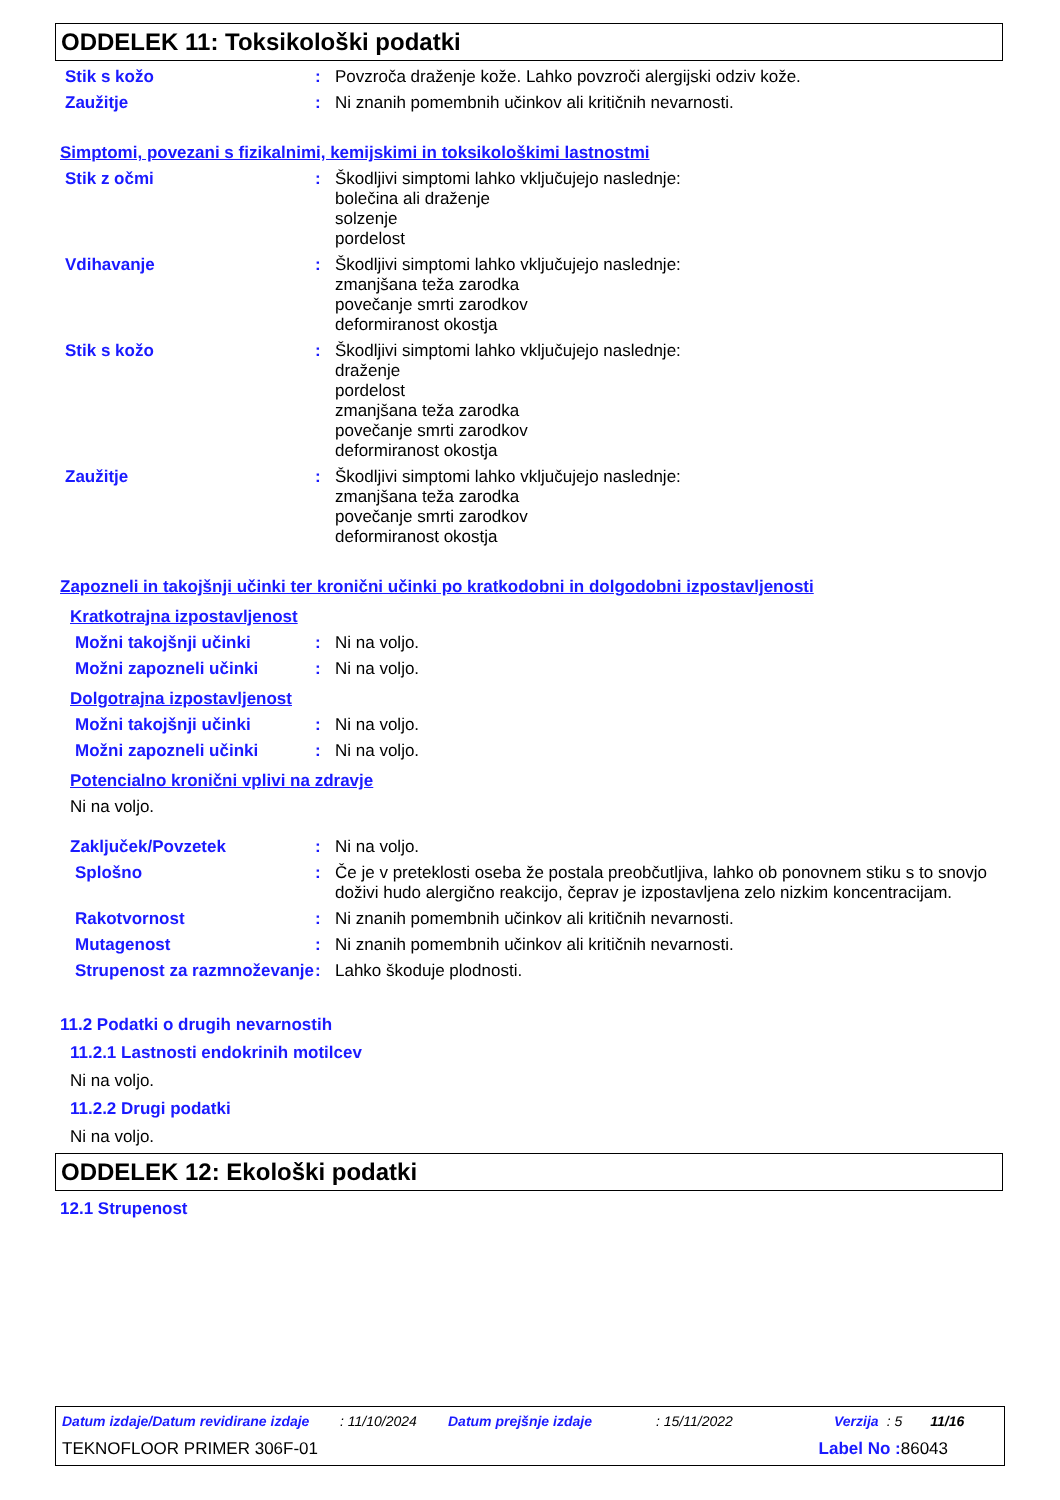ODDELEK 11: Toksikološki podatki
Stik s kožo : Povzroča draženje kože. Lahko povzroči alergijski odziv kože.
Zaužitje : Ni znanih pomembnih učinkov ali kritičnih nevarnosti.
Simptomi, povezani s fizikalnimi, kemijskimi in toksikološkimi lastnostmi
Stik z očmi : Škodljivi simptomi lahko vključujejo naslednje:
bolečina ali draženje
solzenje
pordelost
Vdihavanje : Škodljivi simptomi lahko vključujejo naslednje:
zmanjšana teža zarodka
povečanje smrti zarodkov
deformiranost okostja
Stik s kožo : Škodljivi simptomi lahko vključujejo naslednje:
draženje
pordelost
zmanjšana teža zarodka
povečanje smrti zarodkov
deformiranost okostja
Zaužitje : Škodljivi simptomi lahko vključujejo naslednje:
zmanjšana teža zarodka
povečanje smrti zarodkov
deformiranost okostja
Zapozneli in takojšnji učinki ter kronični učinki po kratkodobni in dolgodobni izpostavljenosti
Kratkotrajna izpostavljenost
Možni takojšnji učinki : Ni na voljo.
Možni zapozneli učinki : Ni na voljo.
Dolgotrajna izpostavljenost
Možni takojšnji učinki : Ni na voljo.
Možni zapozneli učinki : Ni na voljo.
Potencialno kronični vplivi na zdravje
Ni na voljo.
Zaključek/Povzetek : Ni na voljo.
Splošno : Če je v preteklosti oseba že postala preobčutljiva, lahko ob ponovnem stiku s to snovjo doživi hudo alergično reakcijo, čeprav je izpostavljena zelo nizkim koncentracijam.
Rakotvornost : Ni znanih pomembnih učinkov ali kritičnih nevarnosti.
Mutagenost : Ni znanih pomembnih učinkov ali kritičnih nevarnosti.
Strupenost za razmnoževanje
: Lahko škoduje plodnosti.
11.2 Podatki o drugih nevarnostih
11.2.1 Lastnosti endokrinih motilcev
Ni na voljo.
11.2.2 Drugi podatki
Ni na voljo.
ODDELEK 12: Ekološki podatki
12.1 Strupenost
Datum izdaje/Datum revidirane izdaje: 11/10/2024 Datum prejšnje izdaje: 15/11/2022 Verzija: 5 11/16
TEKNOFLOOR PRIMER 306F-01 Label No : 86043